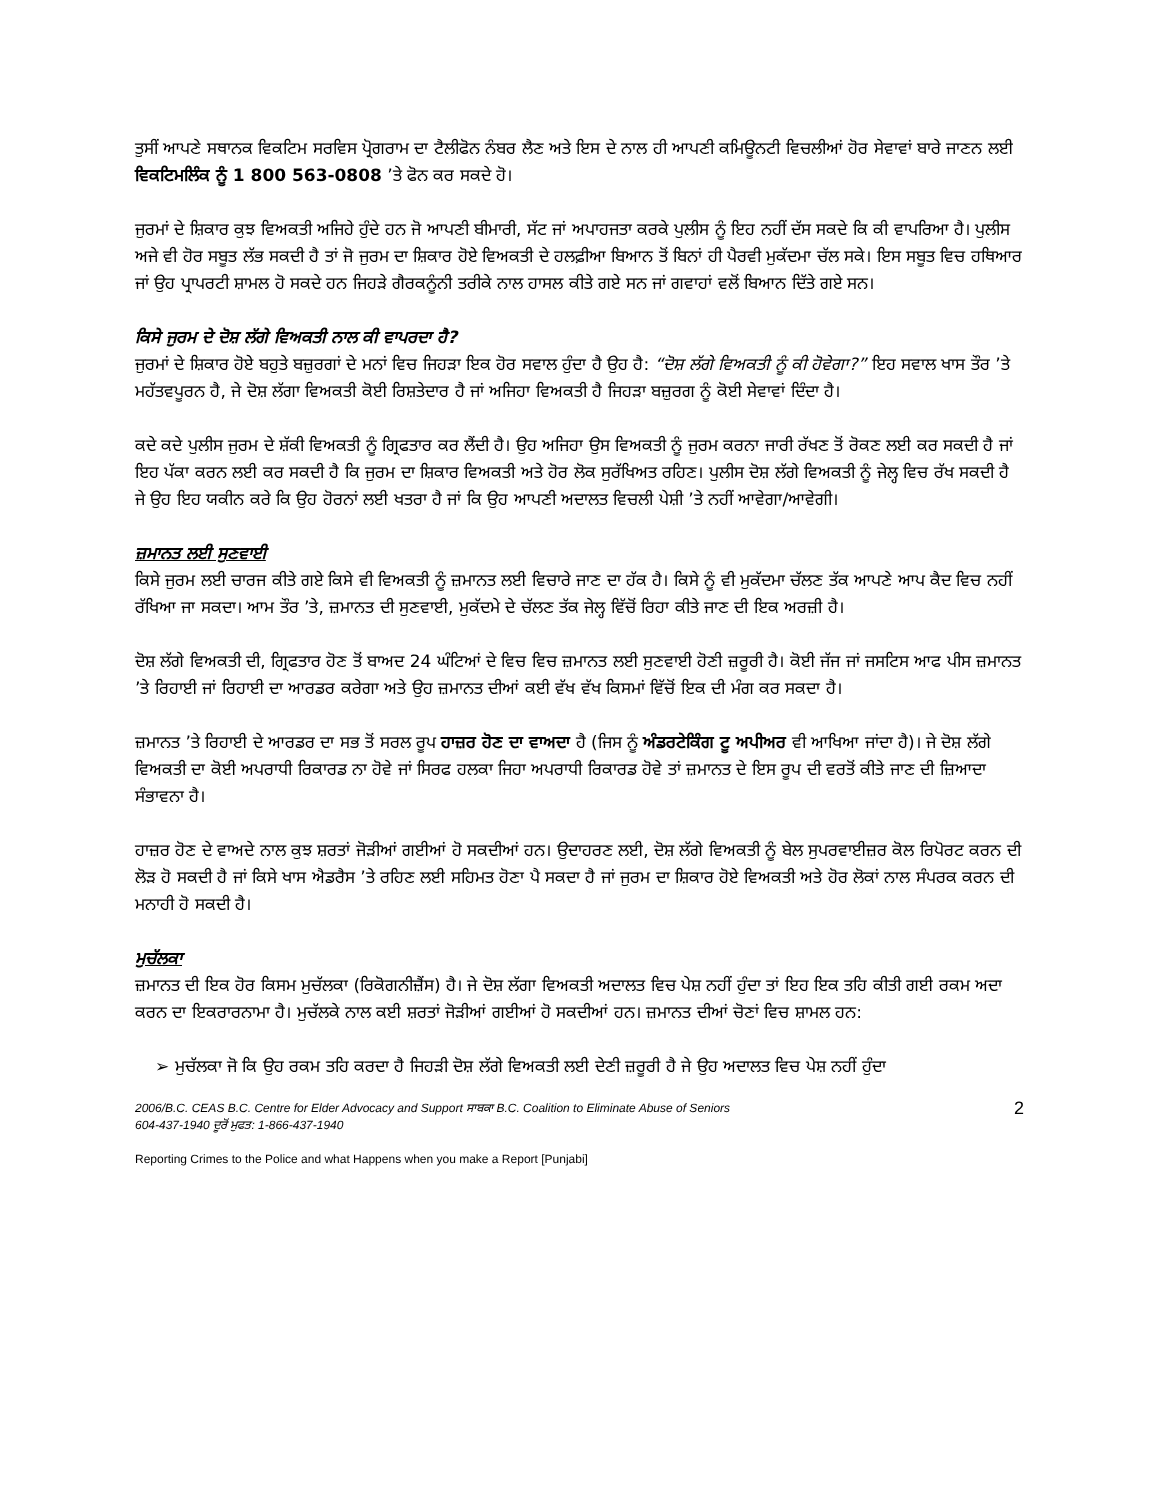ਤੁਸੀਂ ਆਪਣੇ ਸਥਾਨਕ ਵਿਕਟਿਮ ਸਰਵਿਸ ਪ੍ਰੋਗਰਾਮ ਦਾ ਟੈਲੀਫੋਨ ਨੰਬਰ ਲੈਣ ਅਤੇ ਇਸ ਦੇ ਨਾਲ ਹੀ ਆਪਣੀ ਕਮਿਊਨਟੀ ਵਿਚਲੀਆਂ ਹੋਰ ਸੇਵਾਵਾਂ ਬਾਰੇ ਜਾਣਨ ਲਈ ਵਿਕਟਿਮਲਿੰਕ ਨੂੰ 1 800 563-0808 ’ਤੇ ਫੋਨ ਕਰ ਸਕਦੇ ਹੋ।
ਜੁਰਮਾਂ ਦੇ ਸ਼ਿਕਾਰ ਕੁਝ ਵਿਅਕਤੀ ਅਜਿਹੇ ਹੁੰਦੇ ਹਨ ਜੋ ਆਪਣੀ ਬੀਮਾਰੀ, ਸੱਟ ਜਾਂ ਅਪਾਹਜਤਾ ਕਰਕੇ ਪੁਲੀਸ ਨੂੰ ਇਹ ਨਹੀਂ ਦੱਸ ਸਕਦੇ ਕਿ ਕੀ ਵਾਪਰਿਆ ਹੈ। ਪੁਲੀਸ ਅਜੇ ਵੀ ਹੋਰ ਸਬੂਤ ਲੱਭ ਸਕਦੀ ਹੈ ਤਾਂ ਜੋ ਜੁਰਮ ਦਾ ਸ਼ਿਕਾਰ ਹੋਏ ਵਿਅਕਤੀ ਦੇ ਹਲਫ਼ੀਆ ਬਿਆਨ ਤੋਂ ਬਿਨਾਂ ਹੀ ਪੈਰਵੀ ਮੁਕੱਦਮਾ ਚੱਲ ਸਕੇ। ਇਸ ਸਬੂਤ ਵਿਚ ਹਥਿਆਰ ਜਾਂ ਉਹ ਪ੍ਰਾਪਰਟੀ ਸ਼ਾਮਲ ਹੋ ਸਕਦੇ ਹਨ ਜਿਹੜੇ ਗੈਰਕਨੂੰਨੀ ਤਰੀਕੇ ਨਾਲ ਹਾਸਲ ਕੀਤੇ ਗਏ ਸਨ ਜਾਂ ਗਵਾਹਾਂ ਵਲੋਂ ਬਿਆਨ ਦਿੱਤੇ ਗਏ ਸਨ।
ਕਿਸੇ ਜੁਰਮ ਦੇ ਦੋਸ਼ ਲੱਗੇ ਵਿਅਕਤੀ ਨਾਲ ਕੀ ਵਾਪਰਦਾ ਹੈ?
ਜੁਰਮਾਂ ਦੇ ਸ਼ਿਕਾਰ ਹੋਏ ਬਹੁਤੇ ਬਜ਼ੁਰਗਾਂ ਦੇ ਮਨਾਂ ਵਿਚ ਜਿਹੜਾ ਇਕ ਹੋਰ ਸਵਾਲ ਹੁੰਦਾ ਹੈ ਉਹ ਹੈ: “ਦੋਸ਼ ਲੱਗੇ ਵਿਅਕਤੀ ਨੂੰ ਕੀ ਹੋਵੇਗਾ?” ਇਹ ਸਵਾਲ ਖਾਸ ਤੌਰ ’ਤੇ ਮਹੱਤਵਪੂਰਨ ਹੈ, ਜੇ ਦੋਸ਼ ਲੱਗਾ ਵਿਅਕਤੀ ਕੋਈ ਰਿਸ਼ਤੇਦਾਰ ਹੈ ਜਾਂ ਅਜਿਹਾ ਵਿਅਕਤੀ ਹੈ ਜਿਹੜਾ ਬਜ਼ੁਰਗ ਨੂੰ ਕੋਈ ਸੇਵਾਵਾਂ ਦਿੰਦਾ ਹੈ।
ਕਦੇ ਕਦੇ ਪੁਲੀਸ ਜੁਰਮ ਦੇ ਸ਼ੱਕੀ ਵਿਅਕਤੀ ਨੂੰ ਗ੍ਰਿਫਤਾਰ ਕਰ ਲੈਂਦੀ ਹੈ। ਉਹ ਅਜਿਹਾ ਉਸ ਵਿਅਕਤੀ ਨੂੰ ਜੁਰਮ ਕਰਨਾ ਜਾਰੀ ਰੱਖਣ ਤੋਂ ਰੋਕਣ ਲਈ ਕਰ ਸਕਦੀ ਹੈ ਜਾਂ ਇਹ ਪੱਕਾ ਕਰਨ ਲਈ ਕਰ ਸਕਦੀ ਹੈ ਕਿ ਜੁਰਮ ਦਾ ਸ਼ਿਕਾਰ ਵਿਅਕਤੀ ਅਤੇ ਹੋਰ ਲੋਕ ਸੁਰੱਖਿਅਤ ਰਹਿਣ। ਪੁਲੀਸ ਦੋਸ਼ ਲੱਗੇ ਵਿਅਕਤੀ ਨੂੰ ਜੇਲ੍ਹ ਵਿਚ ਰੱਖ ਸਕਦੀ ਹੈ ਜੇ ਉਹ ਇਹ ਯਕੀਨ ਕਰੇ ਕਿ ਉਹ ਹੋਰਨਾਂ ਲਈ ਖਤਰਾ ਹੈ ਜਾਂ ਕਿ ਉਹ ਆਪਣੀ ਅਦਾਲਤ ਵਿਚਲੀ ਪੇਸ਼ੀ ’ਤੇ ਨਹੀਂ ਆਵੇਗਾ/ਆਵੇਗੀ।
ਜ਼ਮਾਨਤ ਲਈ ਸੁਣਵਾਈ
ਕਿਸੇ ਜੁਰਮ ਲਈ ਚਾਰਜ ਕੀਤੇ ਗਏ ਕਿਸੇ ਵੀ ਵਿਅਕਤੀ ਨੂੰ ਜ਼ਮਾਨਤ ਲਈ ਵਿਚਾਰੇ ਜਾਣ ਦਾ ਹੱਕ ਹੈ। ਕਿਸੇ ਨੂੰ ਵੀ ਮੁਕੱਦਮਾ ਚੱਲਣ ਤੱਕ ਆਪਣੇ ਆਪ ਕੈਦ ਵਿਚ ਨਹੀਂ ਰੱਖਿਆ ਜਾ ਸਕਦਾ। ਆਮ ਤੌਰ ’ਤੇ, ਜ਼ਮਾਨਤ ਦੀ ਸੁਣਵਾਈ, ਮੁਕੱਦਮੇ ਦੇ ਚੱਲਣ ਤੱਕ ਜੇਲ੍ਹ ਵਿੱਚੋਂ ਰਿਹਾ ਕੀਤੇ ਜਾਣ ਦੀ ਇਕ ਅਰਜ਼ੀ ਹੈ।
ਦੋਸ਼ ਲੱਗੇ ਵਿਅਕਤੀ ਦੀ, ਗ੍ਰਿਫਤਾਰ ਹੋਣ ਤੋਂ ਬਾਅਦ 24 ਘੰਟਿਆਂ ਦੇ ਵਿਚ ਵਿਚ ਜ਼ਮਾਨਤ ਲਈ ਸੁਣਵਾਈ ਹੋਣੀ ਜ਼ਰੂਰੀ ਹੈ। ਕੋਈ ਜੱਜ ਜਾਂ ਜਸਟਿਸ ਆਫ ਪੀਸ ਜ਼ਮਾਨਤ ’ਤੇ ਰਿਹਾਈ ਜਾਂ ਰਿਹਾਈ ਦਾ ਆਰਡਰ ਕਰੇਗਾ ਅਤੇ ਉਹ ਜ਼ਮਾਨਤ ਦੀਆਂ ਕਈ ਵੱਖ ਵੱਖ ਕਿਸਮਾਂ ਵਿੱਚੋਂ ਇਕ ਦੀ ਮੰਗ ਕਰ ਸਕਦਾ ਹੈ।
ਜ਼ਮਾਨਤ ’ਤੇ ਰਿਹਾਈ ਦੇ ਆਰਡਰ ਦਾ ਸਭ ਤੋਂ ਸਰਲ ਰੂਪ ਹਾਜ਼ਰ ਹੋਣ ਦਾ ਵਾਅਦਾ ਹੈ (ਜਿਸ ਨੂੰ ਅੰਡਰਟੇਕਿੰਗ ਟੂ ਅਪੀਅਰ ਵੀ ਆਖਿਆ ਜਾਂਦਾ ਹੈ)। ਜੇ ਦੋਸ਼ ਲੱਗੇ ਵਿਅਕਤੀ ਦਾ ਕੋਈ ਅਪਰਾਧੀ ਰਿਕਾਰਡ ਨਾ ਹੋਵੇ ਜਾਂ ਸਿਰਫ ਹਲਕਾ ਜਿਹਾ ਅਪਰਾਧੀ ਰਿਕਾਰਡ ਹੋਵੇ ਤਾਂ ਜ਼ਮਾਨਤ ਦੇ ਇਸ ਰੂਪ ਦੀ ਵਰਤੋਂ ਕੀਤੇ ਜਾਣ ਦੀ ਜ਼ਿਆਦਾ ਸੰਭਾਵਨਾ ਹੈ।
ਹਾਜ਼ਰ ਹੋਣ ਦੇ ਵਾਅਦੇ ਨਾਲ ਕੁਝ ਸ਼ਰਤਾਂ ਜੋੜੀਆਂ ਗਈਆਂ ਹੋ ਸਕਦੀਆਂ ਹਨ। ਉਦਾਹਰਣ ਲਈ, ਦੋਸ਼ ਲੱਗੇ ਵਿਅਕਤੀ ਨੂੰ ਬੇਲ ਸੁਪਰਵਾਈਜ਼ਰ ਕੋਲ ਰਿਪੋਰਟ ਕਰਨ ਦੀ ਲੋੜ ਹੋ ਸਕਦੀ ਹੈ ਜਾਂ ਕਿਸੇ ਖਾਸ ਐਡਰੈਸ ’ਤੇ ਰਹਿਣ ਲਈ ਸਹਿਮਤ ਹੋਣਾ ਪੈ ਸਕਦਾ ਹੈ ਜਾਂ ਜੁਰਮ ਦਾ ਸ਼ਿਕਾਰ ਹੋਏ ਵਿਅਕਤੀ ਅਤੇ ਹੋਰ ਲੋਕਾਂ ਨਾਲ ਸੰਪਰਕ ਕਰਨ ਦੀ ਮਨਾਹੀ ਹੋ ਸਕਦੀ ਹੈ।
ਮੁਚੱਲਕਾ
ਜ਼ਮਾਨਤ ਦੀ ਇਕ ਹੋਰ ਕਿਸਮ ਮੁਚੱਲਕਾ (ਰਿਕੋਗਨੀਜ਼ੈਂਸ) ਹੈ। ਜੇ ਦੋਸ਼ ਲੱਗਾ ਵਿਅਕਤੀ ਅਦਾਲਤ ਵਿਚ ਪੇਸ਼ ਨਹੀਂ ਹੁੰਦਾ ਤਾਂ ਇਹ ਇਕ ਤਹਿ ਕੀਤੀ ਗਈ ਰਕਮ ਅਦਾ ਕਰਨ ਦਾ ਇਕਰਾਰਨਾਮਾ ਹੈ। ਮੁਚੱਲਕੇ ਨਾਲ ਕਈ ਸ਼ਰਤਾਂ ਜੋੜੀਆਂ ਗਈਆਂ ਹੋ ਸਕਦੀਆਂ ਹਨ। ਜ਼ਮਾਨਤ ਦੀਆਂ ਚੋਣਾਂ ਵਿਚ ਸ਼ਾਮਲ ਹਨ:
➢ ਮੁਚੱਲਕਾ ਜੋ ਕਿ ਉਹ ਰਕਮ ਤਹਿ ਕਰਦਾ ਹੈ ਜਿਹੜੀ ਦੋਸ਼ ਲੱਗੇ ਵਿਅਕਤੀ ਲਈ ਦੇਣੀ ਜ਼ਰੂਰੀ ਹੈ ਜੇ ਉਹ ਅਦਾਲਤ ਵਿਚ ਪੇਸ਼ ਨਹੀਂ ਹੁੰਦਾ
2006/B.C. CEAS B.C. Centre for Elder Advocacy and Support ਸਾਬਕਾ B.C. Coalition to Eliminate Abuse of Seniors
604-437-1940 ਦੂਰੋਂ ਮੁਫਤ: 1-866-437-1940
Reporting Crimes to the Police and what Happens when you make a Report [Punjabi]
2